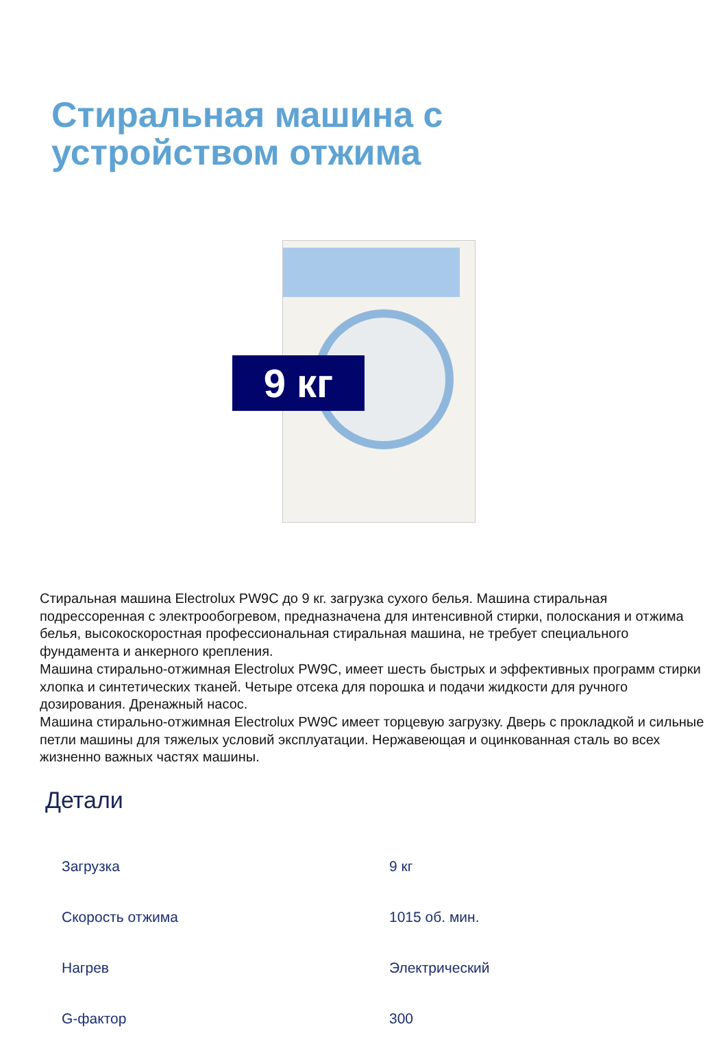Стиральная машина с
устройством отжима
9 кг
Стиральная машина Electrolux PW9C до 9 кг. загрузка сухого белья. Машина стиральная подрессоренная с электрообогревом, предназначена для интенсивной стирки, полоскания и отжима белья, высокоскоростная профессиональная стиральная машина, не требует специального фундамента и анкерного крепления.
Машина стирально-отжимная Electrolux PW9C, имеет шесть быстрых и эффективных программ стирки хлопка и синтетических тканей. Четыре отсека для порошка и подачи жидкости для ручного дозирования. Дренажный насос.
Машина стирально-отжимная Electrolux PW9C имеет торцевую загрузку. Дверь с прокладкой и сильные петли машины для тяжелых условий эксплуатации. Нержавеющая и оцинкованная сталь во всех жизненно важных частях машины.
Детали
| Загрузка | 9 кг |
| Скорость отжима | 1015 об. мин. |
| Нагрев | Электрический |
| G-фактор | 300 |